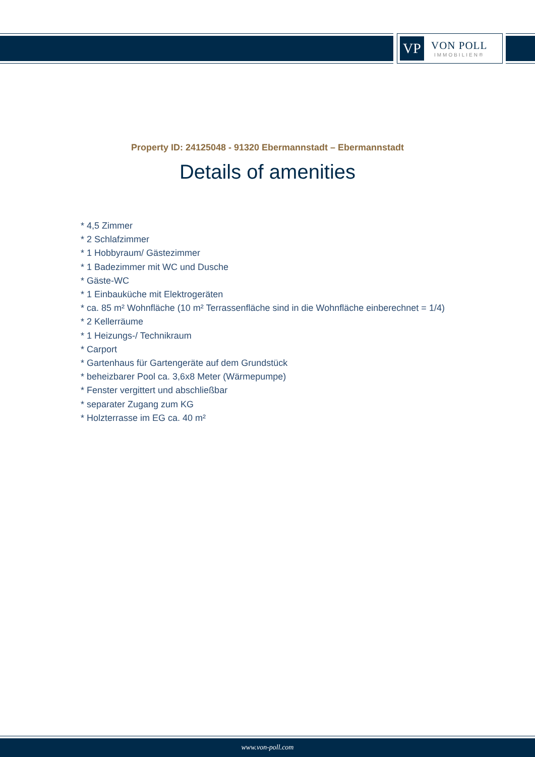VP
VON POLL
IMMOBILIEN®
Property ID: 24125048 - 91320 Ebermannstadt – Ebermannstadt
Details of amenities
* 4,5 Zimmer
* 2 Schlafzimmer
* 1 Hobbyraum/ Gästezimmer
* 1 Badezimmer mit WC und Dusche
* Gäste-WC
* 1 Einbauküche mit Elektrogeräten
* ca. 85 m² Wohnfläche (10 m² Terrassenfläche sind in die Wohnfläche einberechnet = 1/4)
* 2 Kellerräume
* 1 Heizungs-/ Technikraum
* Carport
* Gartenhaus für Gartengeräte auf dem Grundstück
* beheizbarer Pool ca. 3,6x8 Meter (Wärmepumpe)
* Fenster vergittert und abschließbar
* separater Zugang zum KG
* Holzterrasse im EG ca. 40 m²
www.von-poll.com